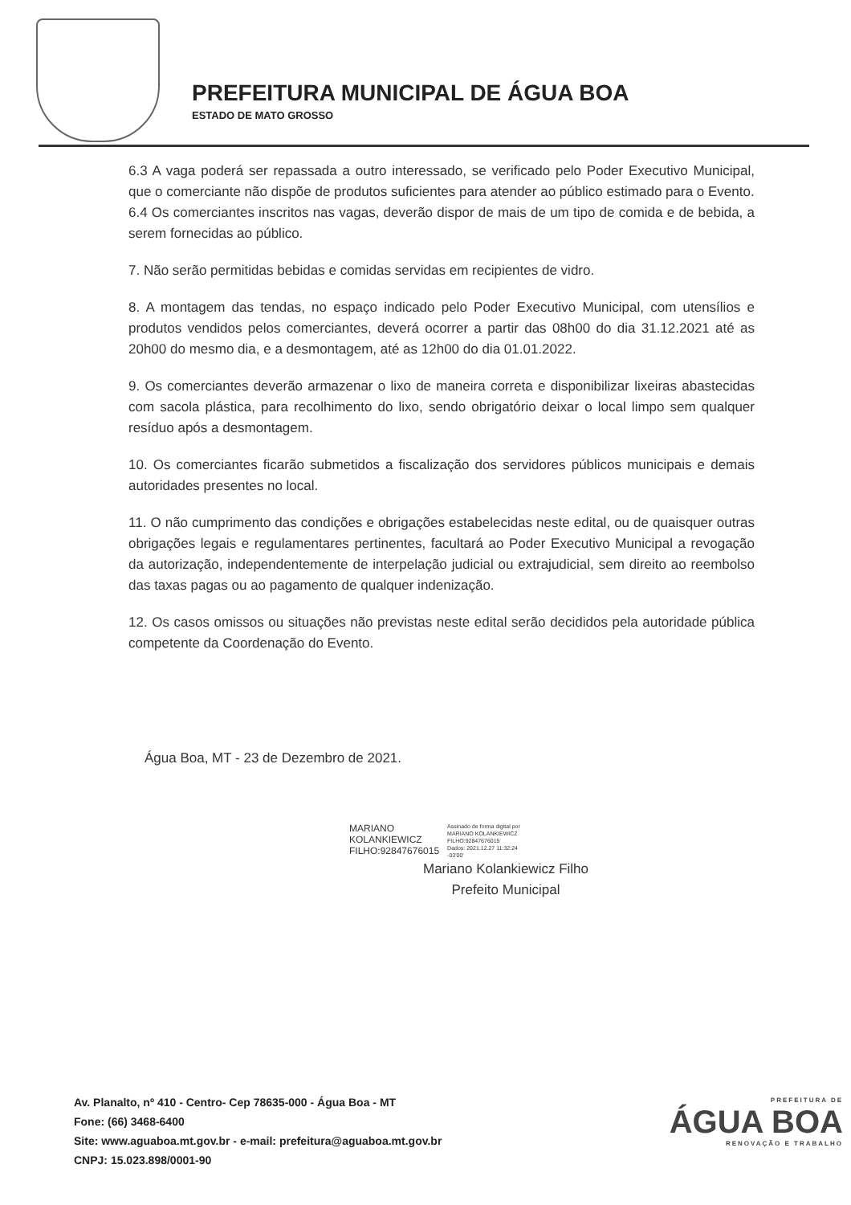PREFEITURA MUNICIPAL DE ÁGUA BOA
ESTADO DE MATO GROSSO
6.3 A vaga poderá ser repassada a outro interessado, se verificado pelo Poder Executivo Municipal, que o comerciante não dispõe de produtos suficientes para atender ao público estimado para o Evento.
6.4 Os comerciantes inscritos nas vagas, deverão dispor de mais de um tipo de comida e de bebida, a serem fornecidas ao público.
7. Não serão permitidas bebidas e comidas servidas em recipientes de vidro.
8. A montagem das tendas, no espaço indicado pelo Poder Executivo Municipal, com utensílios e produtos vendidos pelos comerciantes, deverá ocorrer a partir das 08h00 do dia 31.12.2021 até as 20h00 do mesmo dia, e a desmontagem, até as 12h00 do dia 01.01.2022.
9. Os comerciantes deverão armazenar o lixo de maneira correta e disponibilizar lixeiras abastecidas com sacola plástica, para recolhimento do lixo, sendo obrigatório deixar o local limpo sem qualquer resíduo após a desmontagem.
10. Os comerciantes ficarão submetidos a fiscalização dos servidores públicos municipais e demais autoridades presentes no local.
11. O não cumprimento das condições e obrigações estabelecidas neste edital, ou de quaisquer outras obrigações legais e regulamentares pertinentes, facultará ao Poder Executivo Municipal a revogação da autorização, independentemente de interpelação judicial ou extrajudicial, sem direito ao reembolso das taxas pagas ou ao pagamento de qualquer indenização.
12. Os casos omissos ou situações não previstas neste edital serão decididos pela autoridade pública competente da Coordenação do Evento.
Água Boa, MT - 23 de Dezembro de 2021.
MARIANO
KOLANKIEWICZ
FILHO:92847676015
Assinado de forma digital por
MARIANO KOLANKIEWICZ
FILHO:92847676015
Dados: 2021.12.27 11:32:24
-03'00'
Mariano Kolankiewicz Filho
Prefeito Municipal
Av. Planalto, nº 410 - Centro- Cep 78635-000 - Água Boa - MT
Fone: (66) 3468-6400
Site: www.aguaboa.mt.gov.br - e-mail: prefeitura@aguaboa.mt.gov.br
CNPJ: 15.023.898/0001-90
PREFEITURA DE
ÁGUA BOA
RENOVAÇÃO E TRABALHO